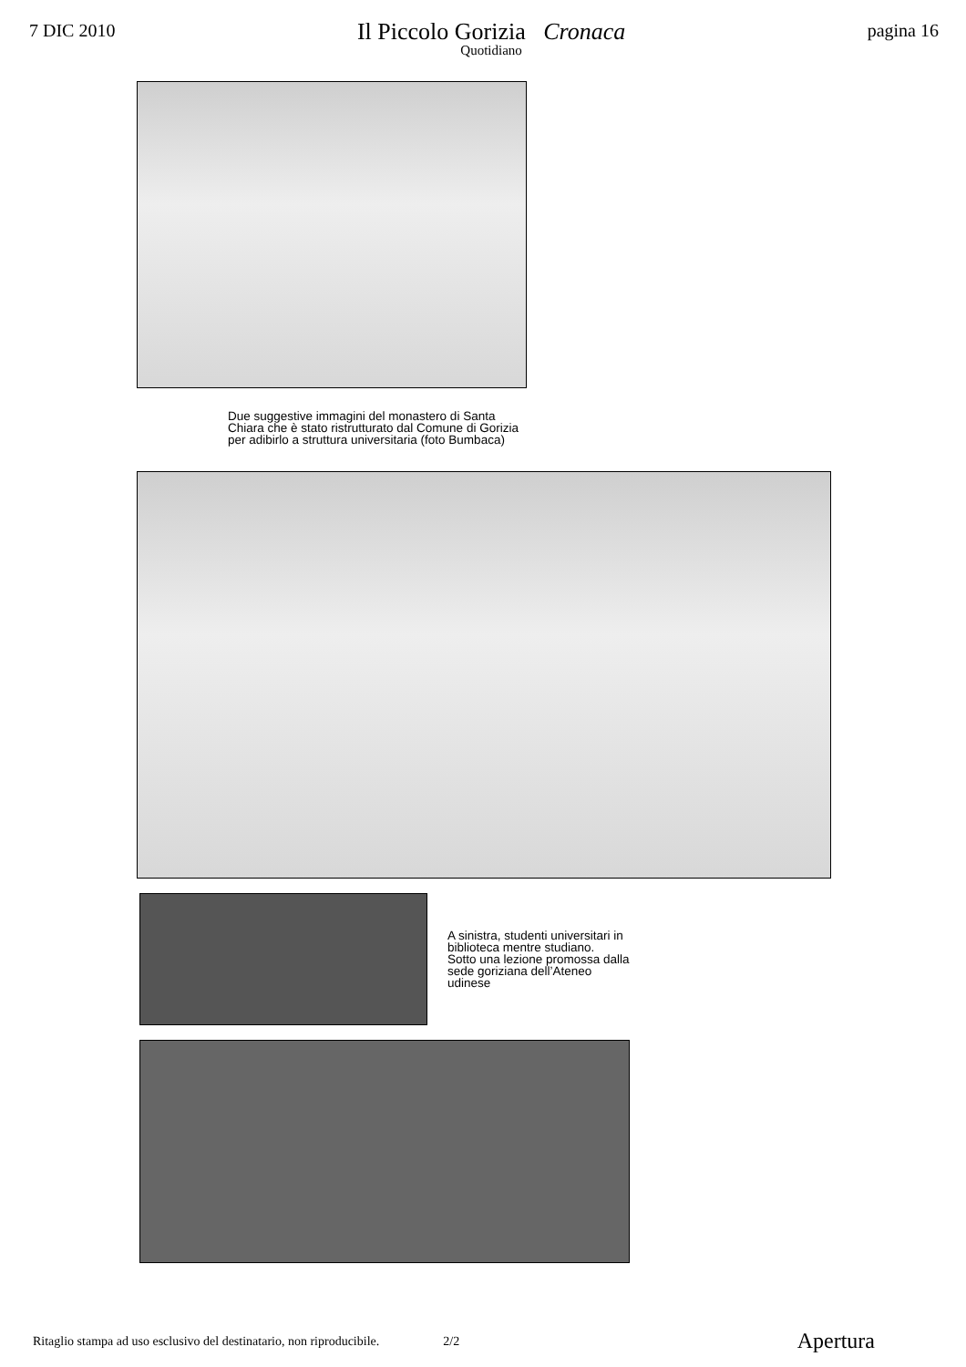7 DIC 2010
Il Piccolo Gorizia Cronaca
Quotidiano
pagina 16
Due suggestive immagini del monastero di Santa Chiara che è stato ristrutturato dal Comune di Gorizia per adibirlo a struttura universitaria (foto Bumbaca)
A sinistra, studenti universitari in biblioteca mentre studiano.
Sotto una lezione promossa dalla sede goriziana dell’Ateneo udinese
Ritaglio stampa ad uso esclusivo del destinatario, non riproducibile. 2/2 Apertura